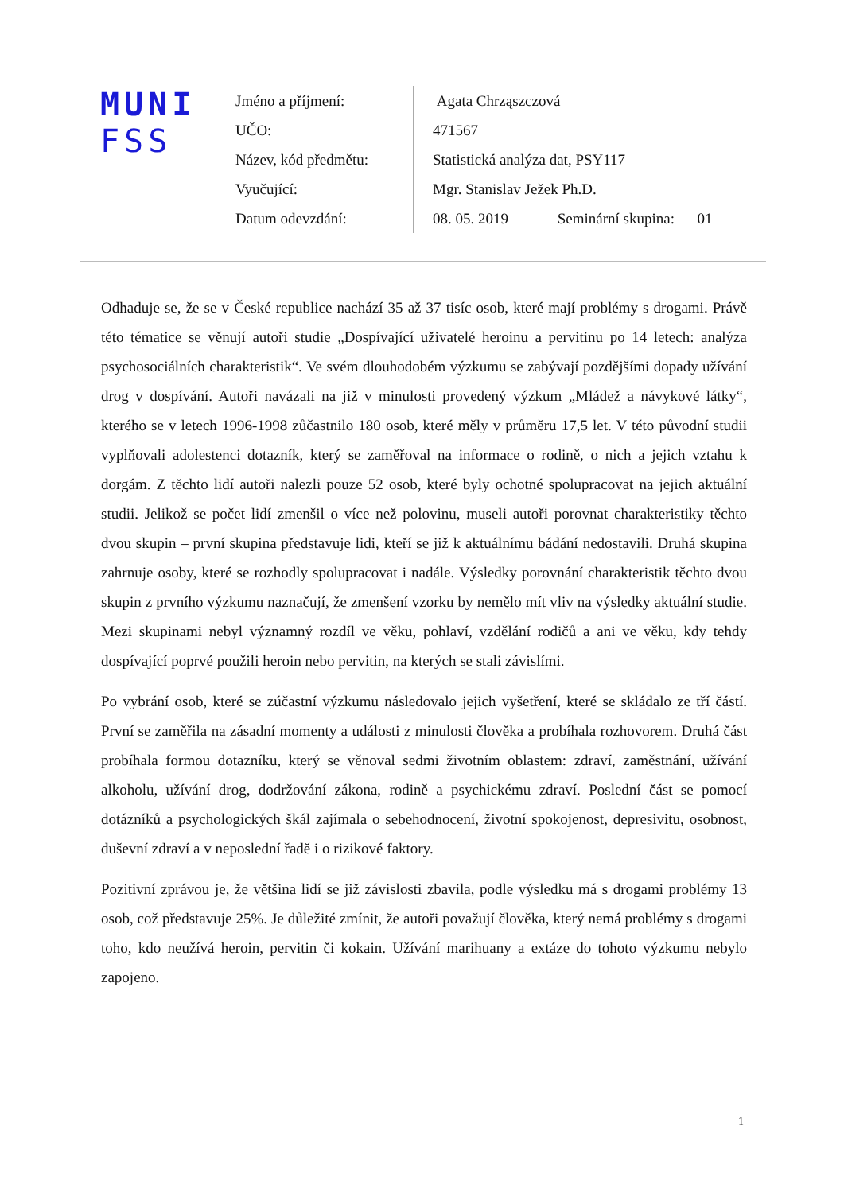MUNI
FSS
| Jméno a příjmení: | Agata Chrząszczová |
| UČO: | 471567 |
| Název, kód předmětu: | Statistická analýza dat, PSY117 |
| Vyučující: | Mgr. Stanislav Ježek Ph.D. |
| Datum odevzdání: | 08. 05. 2019 Seminární skupina: 01 |
Odhaduje se, že se v České republice nachází 35 až 37 tisíc osob, které mají problémy s drogami. Právě této tématice se věnují autoři studie „Dospívající uživatelé heroinu a pervitinu po 14 letech: analýza psychosociálních charakteristik“. Ve svém dlouhodobém výzkumu se zabývají pozdějšími dopady užívání drog v dospívání. Autoři navázali na již v minulosti provedený výzkum „Mládež a návykové látky“, kterého se v letech 1996-1998 zůčastnilo 180 osob, které měly v průměru 17,5 let. V této původní studii vyplňovali adolestenci dotazník, který se zaměřoval na informace o rodině, o nich a jejich vztahu k dorgám. Z těchto lidí autoři nalezli pouze 52 osob, které byly ochotné spolupracovat na jejich aktuální studii. Jelikož se počet lidí zmenšil o více než polovinu, museli autoři porovnat charakteristiky těchto dvou skupin – první skupina představuje lidi, kteří se již k aktuálnímu bádání nedostavili. Druhá skupina zahrnuje osoby, které se rozhodly spolupracovat i nadále. Výsledky porovnání charakteristik těchto dvou skupin z prvního výzkumu naznačují, že zmenšení vzorku by nemělo mít vliv na výsledky aktuální studie. Mezi skupinami nebyl významný rozdíl ve věku, pohlaví, vzdělání rodičů a ani ve věku, kdy tehdy dospívající poprvé použili heroin nebo pervitin, na kterých se stali závislími.
Po vybrání osob, které se zúčastní výzkumu následovalo jejich vyšetření, které se skládalo ze tří částí. První se zaměřila na zásadní momenty a události z minulosti člověka a probíhala rozhovorem. Druhá část probíhala formou dotazníku, který se věnoval sedmi životním oblastem: zdraví, zaměstnání, užívání alkoholu, užívání drog, dodržování zákona, rodině a psychickému zdraví. Poslední část se pomocí dotázníků a psychologických škál zajímala o sebehodnocení, životní spokojenost, depresivitu, osobnost, duševní zdraví a v neposlední řadě i o rizikové faktory.
Pozitivní zprávou je, že většina lidí se již závislosti zbavila, podle výsledku má s drogami problémy 13 osob, což představuje 25%. Je důležité zmínit, že autoři považují člověka, který nemá problémy s drogami toho, kdo neužívá heroin, pervitin či kokain. Užívání marihuany a extáze do tohoto výzkumu nebylo zapojeno.
1